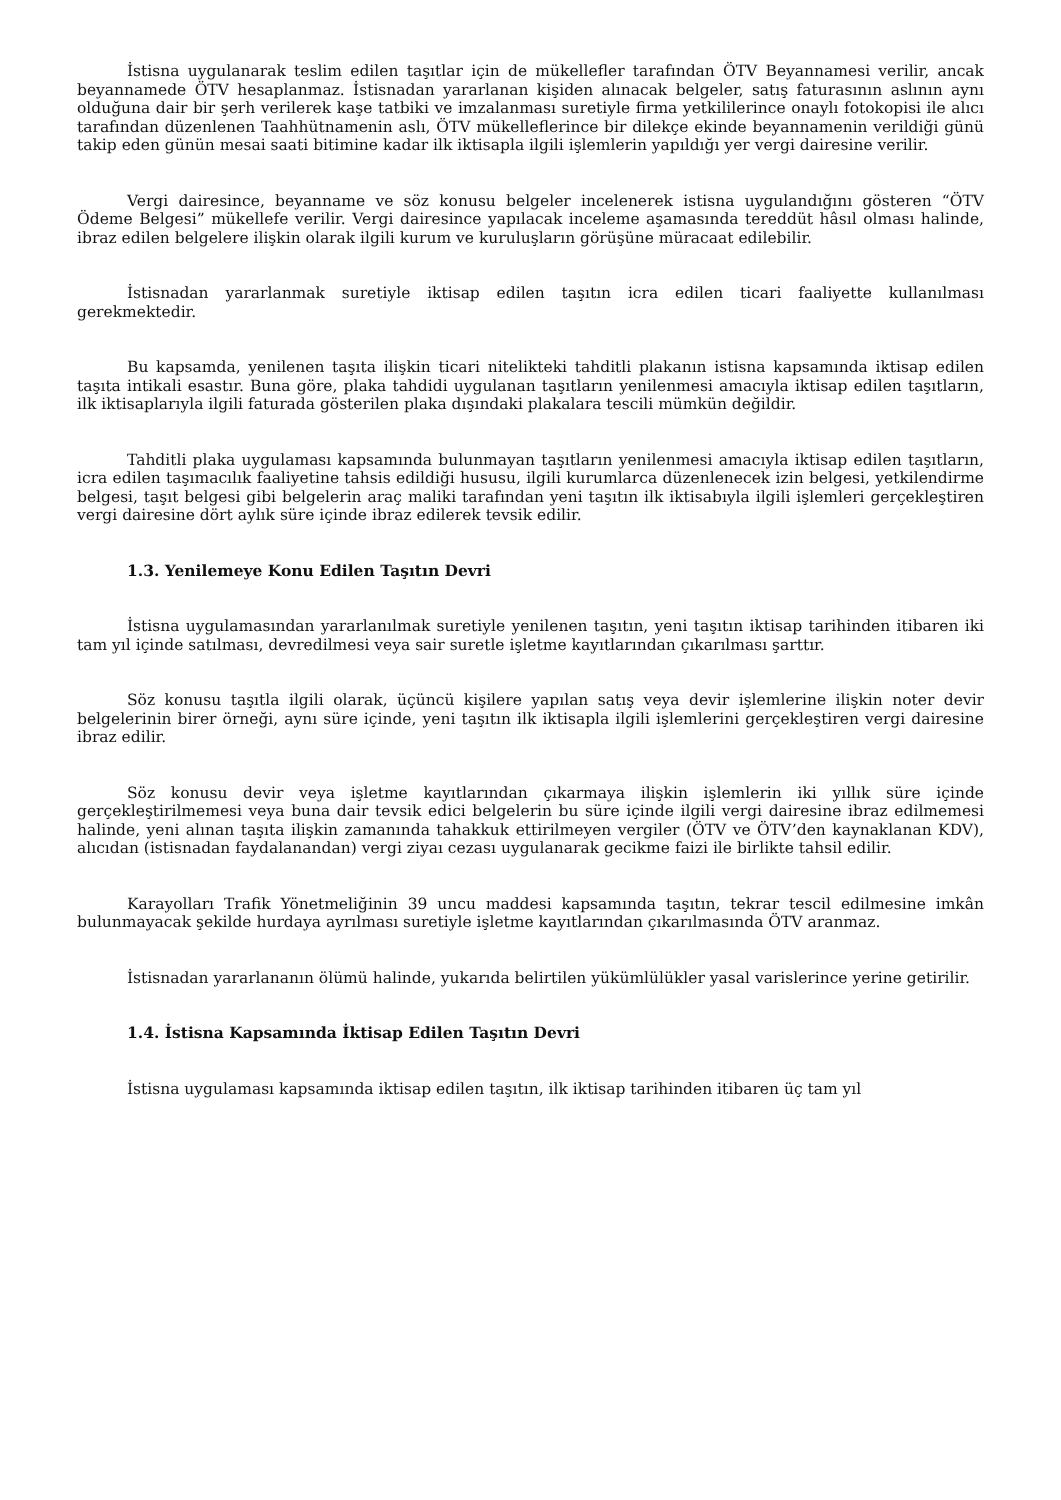İstisna uygulanarak teslim edilen taşıtlar için de mükellefler tarafından ÖTV Beyannamesi verilir, ancak beyannamede ÖTV hesaplanmaz. İstisnadan yararlanan kişiden alınacak belgeler, satış faturasının aslının aynı olduğuna dair bir şerh verilerek kaşe tatbiki ve imzalanması suretiyle firma yetkililerince onaylı fotokopisi ile alıcı tarafından düzenlenen Taahhütnamenin aslı, ÖTV mükelleflerince bir dilekçe ekinde beyannamenin verildiği günü takip eden günün mesai saati bitimine kadar ilk iktisapla ilgili işlemlerin yapıldığı yer vergi dairesine verilir.
Vergi dairesince, beyanname ve söz konusu belgeler incelenerek istisna uygulandığını gösteren “ÖTV Ödeme Belgesi” mükellefe verilir. Vergi dairesince yapılacak inceleme aşamasında tereddüt hâsıl olması halinde, ibraz edilen belgelere ilişkin olarak ilgili kurum ve kuruluşların görüşüne müracaat edilebilir.
İstisnadan yararlanmak suretiyle iktisap edilen taşıtın icra edilen ticari faaliyette kullanılması gerekmektedir.
Bu kapsamda, yenilenen taşıta ilişkin ticari nitelikteki tahditli plakanın istisna kapsamında iktisap edilen taşıta intikali esastır. Buna göre, plaka tahdidi uygulanan taşıtların yenilenmesi amacıyla iktisap edilen taşıtların, ilk iktisaplarıyla ilgili faturada gösterilen plaka dışındaki plakalara tescili mümkün değildir.
Tahditli plaka uygulaması kapsamında bulunmayan taşıtların yenilenmesi amacıyla iktisap edilen taşıtların, icra edilen taşımacılık faaliyetine tahsis edildiği hususu, ilgili kurumlarca düzenlenecek izin belgesi, yetkilendirme belgesi, taşıt belgesi gibi belgelerin araç maliki tarafından yeni taşıtın ilk iktisabıyla ilgili işlemleri gerçekleştiren vergi dairesine dört aylık süre içinde ibraz edilerek tevsik edilir.
1.3. Yenilemeye Konu Edilen Taşıtın Devri
İstisna uygulamasından yararlanılmak suretiyle yenilenen taşıtın, yeni taşıtın iktisap tarihinden itibaren iki tam yıl içinde satılması, devredilmesi veya sair suretle işletme kayıtlarından çıkarılması şarttır.
Söz konusu taşıtla ilgili olarak, üçüncü kişilere yapılan satış veya devir işlemlerine ilişkin noter devir belgelerinin birer örneği, aynı süre içinde, yeni taşıtın ilk iktisapla ilgili işlemlerini gerçekleştiren vergi dairesine ibraz edilir.
Söz konusu devir veya işletme kayıtlarından çıkarmaya ilişkin işlemlerin iki yıllık süre içinde gerçekleştirilmemesi veya buna dair tevsik edici belgelerin bu süre içinde ilgili vergi dairesine ibraz edilmemesi halinde, yeni alınan taşıta ilişkin zamanında tahakkuk ettirilmeyen vergiler (ÖTV ve ÖTV’den kaynaklanan KDV), alıcıdan (istisnadan faydalanandan) vergi ziyaı cezası uygulanarak gecikme faizi ile birlikte tahsil edilir.
Karayolları Trafik Yönetmeliğinin 39 uncu maddesi kapsamında taşıtın, tekrar tescil edilmesine imkân bulunmayacak şekilde hurdaya ayrılması suretiyle işletme kayıtlarından çıkarılmasında ÖTV aranmaz.
İstisnadan yararlananın ölümü halinde, yukarıda belirtilen yükümlülükler yasal varislerince yerine getirilir.
1.4. İstisna Kapsamında İktisap Edilen Taşıtın Devri
İstisna uygulaması kapsamında iktisap edilen taşıtın, ilk iktisap tarihinden itibaren üç tam yıl